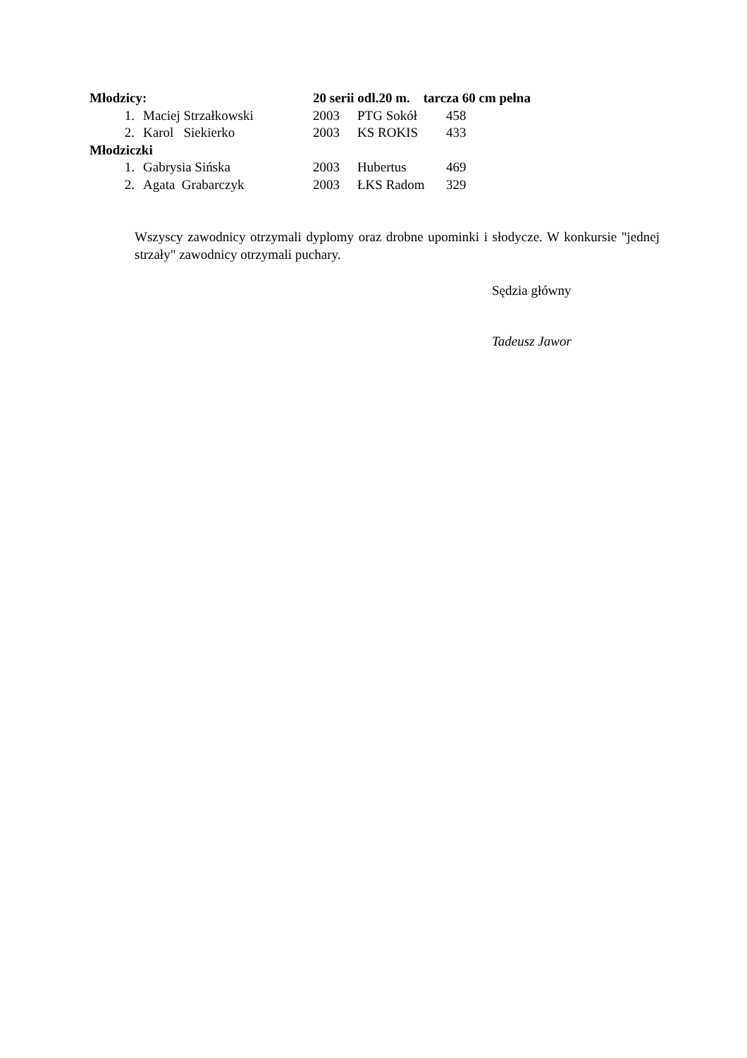| Młodzicy: | | 20 serii odl.20 m. tarcza 60 cm pełna | | |
| 1. | Maciej Strzałkowski | 2003 | PTG Sokół | 458 |
| 2. | Karol Siekierko | 2003 | KS ROKIS | 433 |
| Młodziczki | | | | |
| 1. | Gabrysia Sińska | 2003 | Hubertus | 469 |
| 2. | Agata Grabarczyk | 2003 | ŁKS Radom | 329 |
Wszyscy zawodnicy otrzymali dyplomy oraz drobne upominki i słodycze. W konkursie "jednej strzały" zawodnicy otrzymali puchary.
Sędzia główny
Tadeusz Jawor